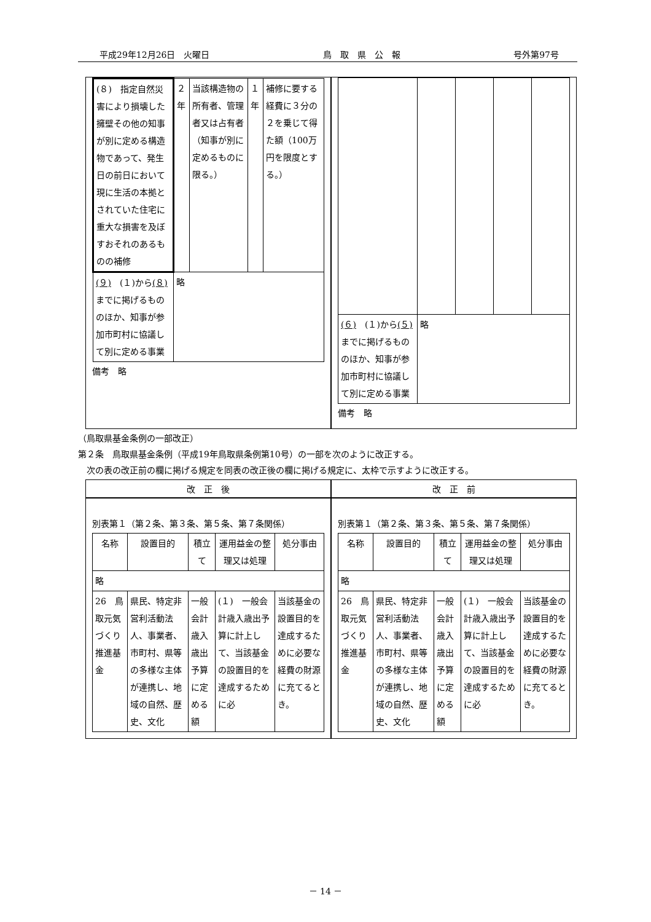平成29年12月26日　火曜日 鳥　取　県　公　報 号外第97号
| (８) 指定自然災害により損壊した擁壁その他の知事が別に定める構造物であって、発生日の前日において現に生活の本拠とされていた住宅に重大な損害を及ぼすおそれのあるものの補修 | ２年 | 当該構造物の所有者、管理者又は占有者（知事が別に定めるものに限る。） | １年 | 補修に要する経費に３分の２を乗じて得た額（100万円を限度とする。） |
| (９) (１)から (８) までに掲げるもののほか、知事が参加市町村に協議して別に定める事業 | 略 | | | |
備考　略
| (６) (１)から (５) までに掲げるもののほか、知事が参加市町村に協議して別に定める事業 | 略 | | | |
備考　略
（鳥取県基金条例の一部改正）
第２条　鳥取県基金条例（平成19年鳥取県条例第10号）の一部を次のように改正する。
　次の表の改正前の欄に掲げる規定を同表の改正後の欄に掲げる規定に、太枠で示すように改正する。
改　正　後 改　正　前
別表第１（第２条、第３条、第５条、第７条関係）
| 名称 | 設置目的 | 積立て | 運用益金の整理又は処理 | 処分事由 |
| --- | --- | --- | --- | --- |
| 略 | | | | |
| 26 鳥取元気づくり推進基金 | 県民、特定非営利活動法人、事業者、市町村、県等の多様な主体が連携し、地域の自然、歴史、文化 | 一般会計歳入歳出予算に定める額 | (１) 一般会計歳入歳出予算に計上して、当該基金の設置目的を達成するために必 | 当該基金の設置目的を達成するために必要な経費の財源に充てるとき。 |
別表第１（第２条、第３条、第５条、第７条関係）
| 名称 | 設置目的 | 積立て | 運用益金の整理又は処理 | 処分事由 |
| --- | --- | --- | --- | --- |
| 略 | | | | |
| 26 鳥取元気づくり推進基金 | 県民、特定非営利活動法人、事業者、市町村、県等の多様な主体が連携し、地域の自然、歴史、文化 | 一般会計歳入歳出予算に定める額 | (１) 一般会計歳入歳出予算に計上して、当該基金の設置目的を達成するために必 | 当該基金の設置目的を達成するために必要な経費の財源に充てるとき。 |
－ 14 －